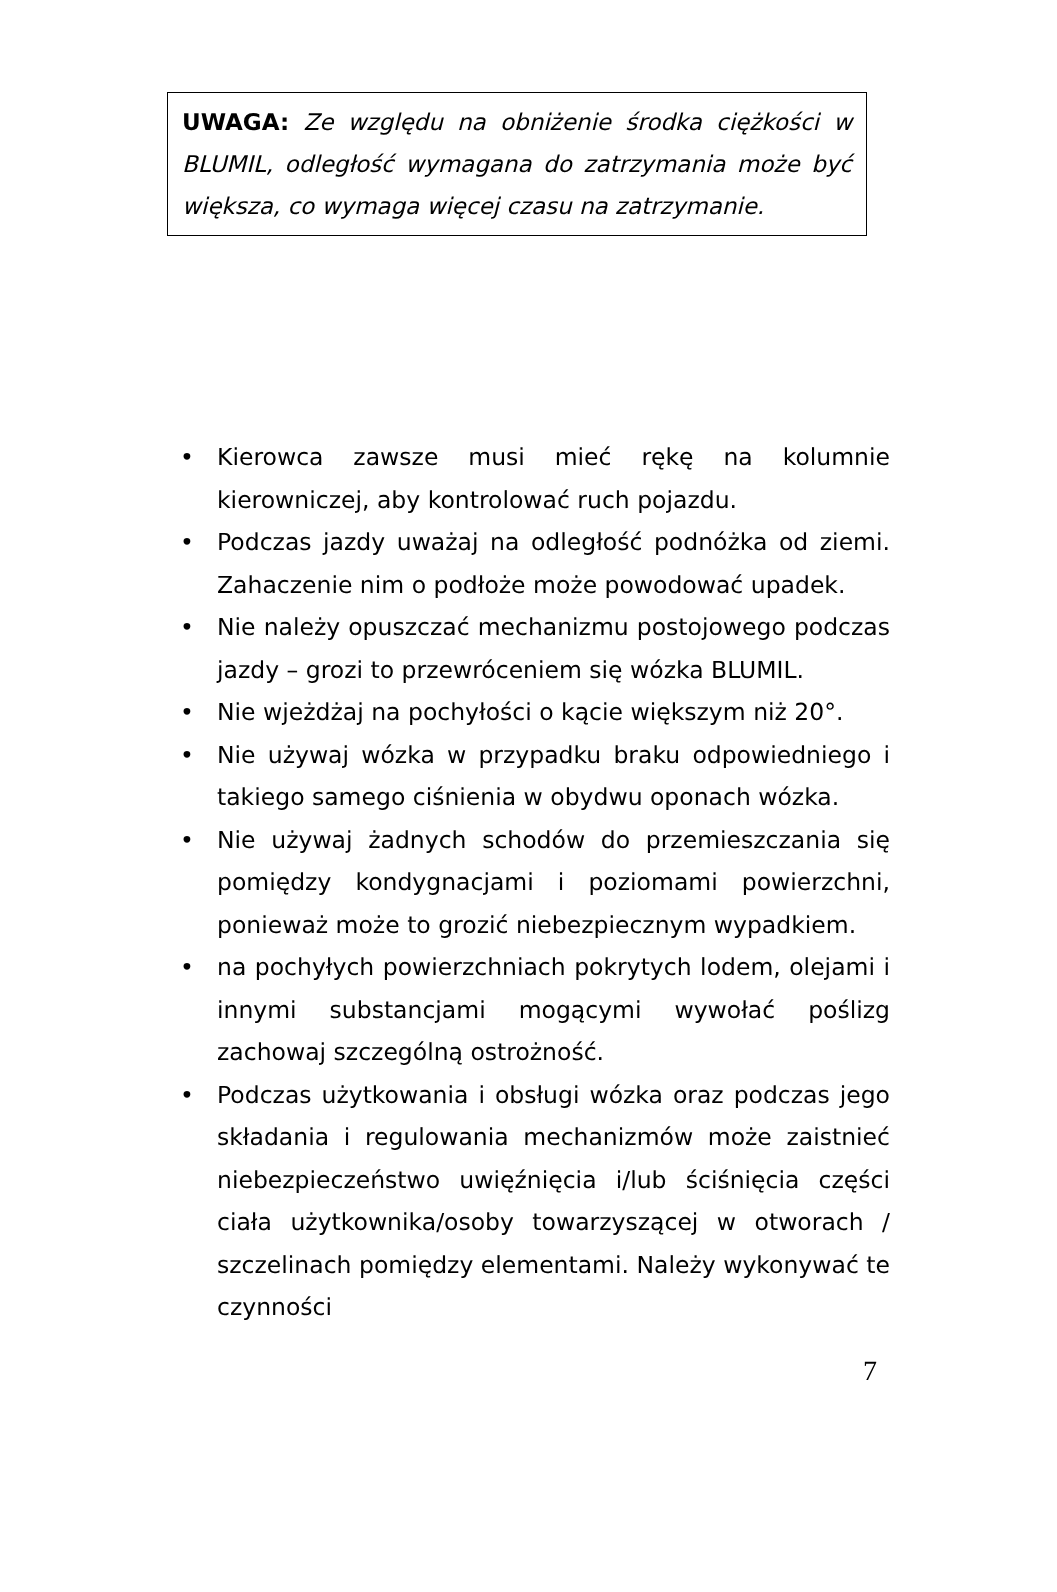UWAGA: Ze względu na obniżenie środka ciężkości w BLUMIL, odległość wymagana do zatrzymania może być większa, co wymaga więcej czasu na zatrzymanie.
• Kierowca zawsze musi mieć rękę na kolumnie kierowniczej, aby kontrolować ruch pojazdu.
• Podczas jazdy uważaj na odległość podnóżka od ziemi. Zahaczenie nim o podłoże może powodować upadek.
• Nie należy opuszczać mechanizmu postojowego podczas jazdy – grozi to przewróceniem się wózka BLUMIL.
• Nie wjeżdżaj na pochyłości o kącie większym niż 20°.
• Nie używaj wózka w przypadku braku odpowiedniego i takiego samego ciśnienia w obydwu oponach wózka.
• Nie używaj żadnych schodów do przemieszczania się pomiędzy kondygnacjami i poziomami powierzchni, ponieważ może to grozić niebezpiecznym wypadkiem.
• na pochyłych powierzchniach pokrytych lodem, olejami i innymi substancjami mogącymi wywołać poślizg zachowaj szczególną ostrożność.
• Podczas użytkowania i obsługi wózka oraz podczas jego składania i regulowania mechanizmów może zaistnieć niebezpieczeństwo uwięźnięcia i/lub ściśnięcia części ciała użytkownika/osoby towarzyszącej w otworach / szczelinach pomiędzy elementami. Należy wykonywać te czynności
7